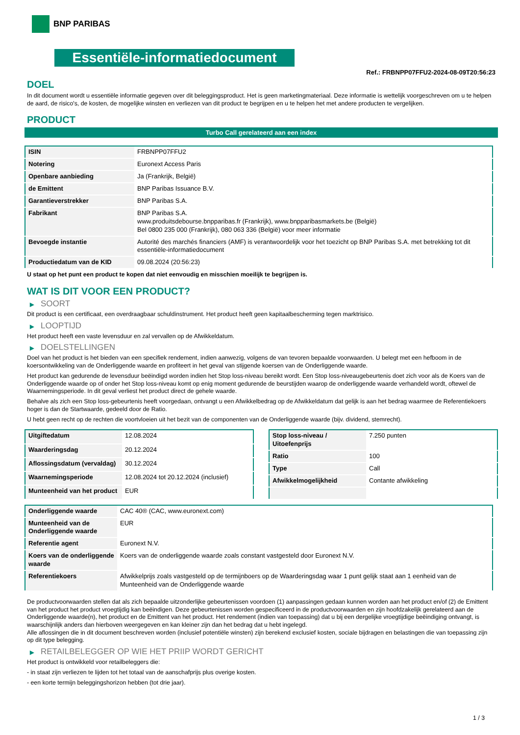BNP PARIBAS
Essentiële-informatiedocument
Ref.: FRBNPP07FFU2-2024-08-09T20:56:23
DOEL
In dit document wordt u essentiële informatie gegeven over dit beleggingsproduct. Het is geen marketingmateriaal. Deze informatie is wettelijk voorgeschreven om u te helpen de aard, de risico's, de kosten, de mogelijke winsten en verliezen van dit product te begrijpen en u te helpen het met andere producten te vergelijken.
PRODUCT
Turbo Call gerelateerd aan een index
| ISIN | FRBNPP07FFU2 |
| Notering | Euronext Access Paris |
| Openbare aanbieding | Ja (Frankrijk, België) |
| de Emittent | BNP Paribas Issuance B.V. |
| Garantieverstrekker | BNP Paribas S.A. |
| Fabrikant | BNP Paribas S.A. www.produitsdebourse.bnpparibas.fr (Frankrijk), www.bnpparibasmarkets.be (België) Bel 0800 235 000 (Frankrijk), 080 063 336 (België) voor meer informatie |
| Bevoegde instantie | Autorité des marchés financiers (AMF) is verantwoordelijk voor het toezicht op BNP Paribas S.A. met betrekking tot dit essentiële-informatiedocument |
| Productiedatum van de KID | 09.08.2024 (20:56:23) |
U staat op het punt een product te kopen dat niet eenvoudig en misschien moeilijk te begrijpen is.
WAT IS DIT VOOR EEN PRODUCT?
▶ SOORT
Dit product is een certificaat, een overdraagbaar schuldinstrument. Het product heeft geen kapitaalbescherming tegen marktrisico.
▶ LOOPTIJD
Het product heeft een vaste levensduur en zal vervallen op de Afwikkeldatum.
▶ DOELSTELLINGEN
Doel van het product is het bieden van een specifiek rendement, indien aanwezig, volgens de van tevoren bepaalde voorwaarden. U belegt met een hefboom in de koersontwikkeling van de Onderliggende waarde en profiteert in het geval van stijgende koersen van de Onderliggende waarde.
Het product kan gedurende de levensduur beëindigd worden indien het Stop loss-niveau bereikt wordt. Een Stop loss-niveaugebeurtenis doet zich voor als de Koers van de Onderliggende waarde op of onder het Stop loss-niveau komt op enig moment gedurende de beurstijden waarop de onderliggende waarde verhandeld wordt, oftewel de Waarnemingsperiode. In dit geval verliest het product direct de gehele waarde.
Behalve als zich een Stop loss-gebeurtenis heeft voorgedaan, ontvangt u een Afwikkelbedrag op de Afwikkeldatum dat gelijk is aan het bedrag waarmee de Referentiekoers hoger is dan de Startwaarde, gedeeld door de Ratio.
U hebt geen recht op de rechten die voortvloeien uit het bezit van de componenten van de Onderliggende waarde (bijv. dividend, stemrecht).
| Uitgiftedatum | 12.08.2024 |
| Waarderingsdag | 20.12.2024 |
| Aflossingsdatum (vervaldag) | 30.12.2024 |
| Waarnemingsperiode | 12.08.2024 tot 20.12.2024 (inclusief) |
| Munteenheid van het product | EUR |
| Stop loss-niveau / Uitoefenprijs | 7.250 punten |
| Ratio | 100 |
| Type | Call |
| Afwikkelmogelijkheid | Contante afwikkeling |
| Onderliggende waarde | CAC 40® (CAC, www.euronext.com) |
| Munteenheid van de Onderliggende waarde | EUR |
| Referentie agent | Euronext N.V. |
| Koers van de onderliggende waarde | Koers van de onderliggende waarde zoals constant vastgesteld door Euronext N.V. |
| Referentiekoers | Afwikkelprijs zoals vastgesteld op de termijnboers op de Waarderingsdag waar 1 punt gelijk staat aan 1 eenheid van de Munteenheid van de Onderliggende waarde |
De productvoorwaarden stellen dat als zich bepaalde uitzonderlijke gebeurtenissen voordoen (1) aanpassingen gedaan kunnen worden aan het product en/of (2) de Emittent van het product het product vroegtijdig kan beëindigen. Deze gebeurtenissen worden gespecificeerd in de productvoorwaarden en zijn hoofdzakelijk gerelateerd aan de Onderliggende waarde(n), het product en de Emittent van het product. Het rendement (indien van toepassing) dat u bij een dergelijke vroegtijdige beëindiging ontvangt, is waarschijnlijk anders dan hierboven weergegeven en kan kleiner zijn dan het bedrag dat u hebt ingelegd.
Alle aflossingen die in dit document beschreven worden (inclusief potentiële winsten) zijn berekend exclusief kosten, sociale bijdragen en belastingen die van toepassing zijn op dit type belegging.
▶ RETAILBELEGGER OP WIE HET PRIIP WORDT GERICHT
Het product is ontwikkeld voor retailbeleggers die:
- in staat zijn verliezen te lijden tot het totaal van de aanschafprijs plus overige kosten.
- een korte termijn beleggingshorizon hebben (tot drie jaar).
1 / 3